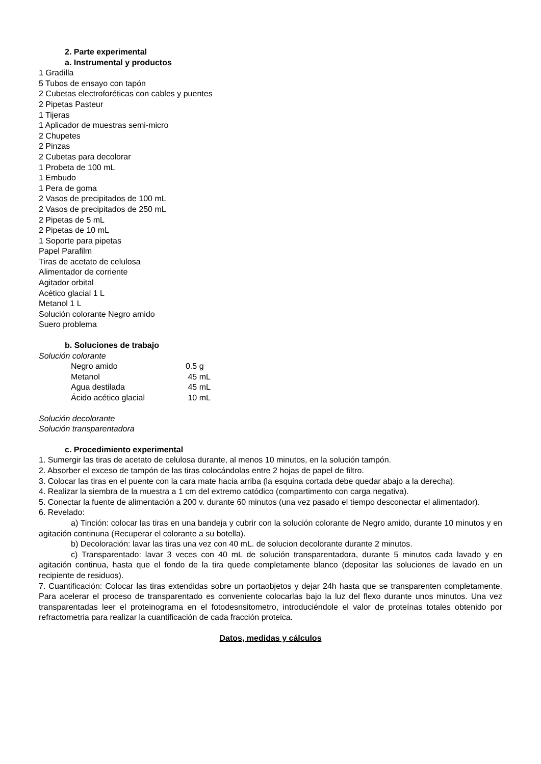2. Parte experimental
a. Instrumental y productos
1 Gradilla
5 Tubos de ensayo con tapón
2 Cubetas electroforéticas con cables y puentes
2 Pipetas Pasteur
1 Tijeras
1 Aplicador de muestras semi-micro
2 Chupetes
2 Pinzas
2 Cubetas para decolorar
1 Probeta de 100 mL
1 Embudo
1 Pera de goma
2 Vasos de precipitados de 100 mL
2 Vasos de precipitados de 250 mL
2 Pipetas de 5 mL
2 Pipetas de 10 mL
1 Soporte para pipetas
Papel Parafilm
Tiras de acetato de celulosa
Alimentador de corriente
Agitador orbital
Acético glacial 1 L
Metanol 1 L
Solución colorante Negro amido
Suero problema
b. Soluciones de trabajo
Solución colorante
| Negro amido | 0.5 g |
| Metanol | 45 mL |
| Agua destilada | 45 mL |
| Ácido acético glacial | 10 mL |
Solución decolorante
Solución transparentadora
c. Procedimiento experimental
1. Sumergir las tiras de acetato de celulosa durante, al menos 10 minutos, en la solución tampón.
2. Absorber el exceso de tampón de las tiras colocándolas entre 2 hojas de papel de filtro.
3. Colocar las tiras en el puente con la cara mate hacia arriba (la esquina cortada debe quedar abajo a la derecha).
4. Realizar la siembra de la muestra a 1 cm del extremo catódico (compartimento con carga negativa).
5. Conectar la fuente de alimentación a 200 v. durante 60 minutos (una vez pasado el tiempo desconectar el alimentador).
6. Revelado:
a) Tinción: colocar las tiras en una bandeja y cubrir con la solución colorante de Negro amido, durante 10 minutos y en agitación continuna (Recuperar el colorante a su botella).
b) Decoloración: lavar las tiras una vez con 40 mL. de solucion decolorante durante 2 minutos.
c) Transparentado: lavar 3 veces con 40 mL de solución transparentadora, durante 5 minutos cada lavado y en agitación continua, hasta que el fondo de la tira quede completamente blanco (depositar las soluciones de lavado en un recipiente de residuos).
7. Cuantificación: Colocar las tiras extendidas sobre un portaobjetos y dejar 24h hasta que se transparenten completamente. Para acelerar el proceso de transparentado es conveniente colocarlas bajo la luz del flexo durante unos minutos. Una vez transparentadas leer el proteinograma en el fotodesnsitometro, introduciéndole el valor de proteínas totales obtenido por refractometria para realizar la cuantificación de cada fracción proteica.
Datos, medidas y cálculos